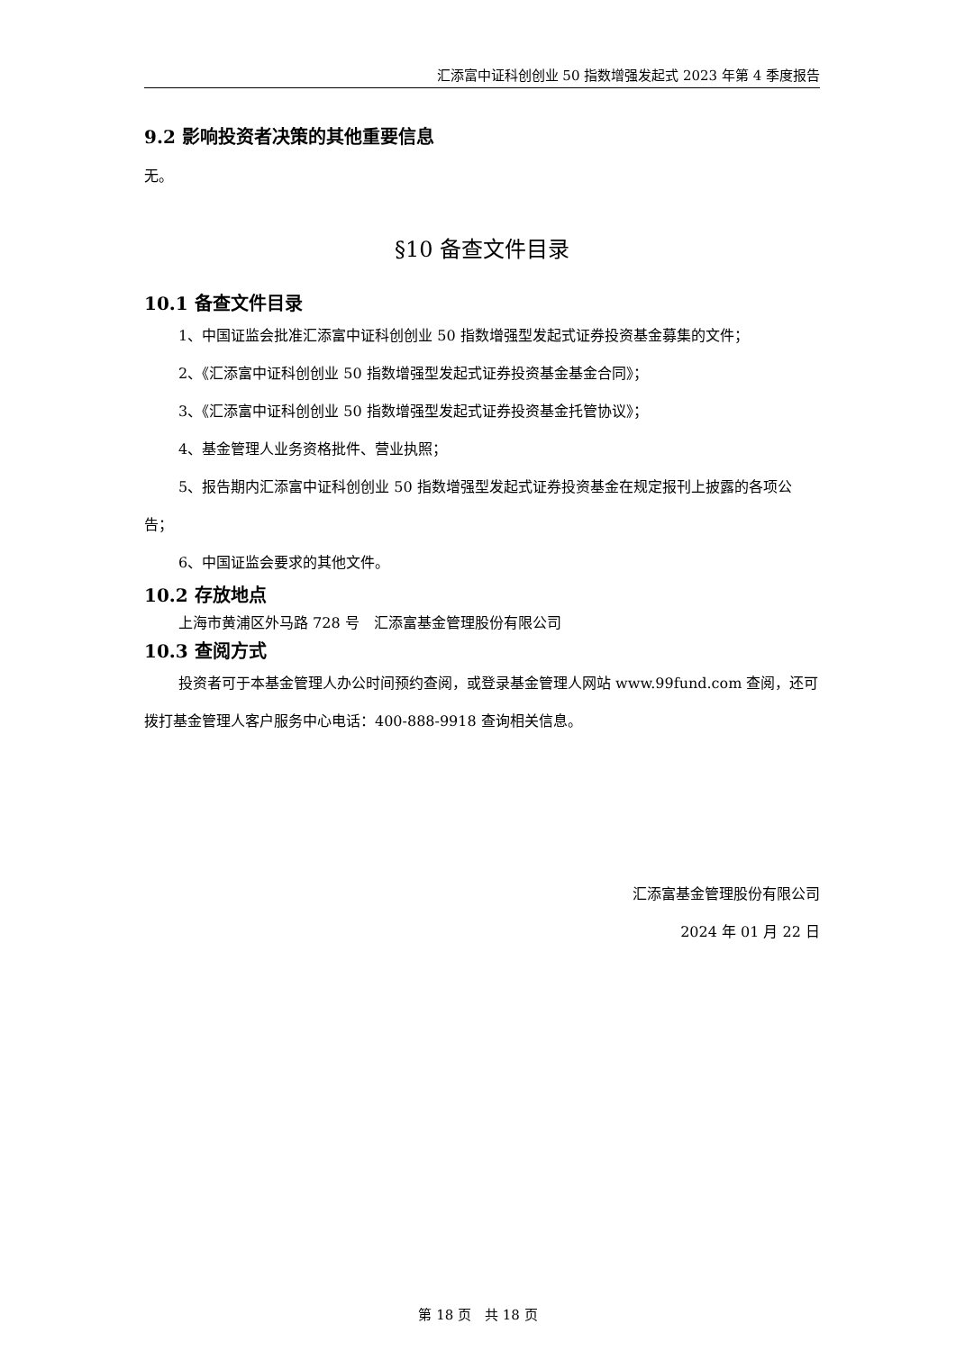汇添富中证科创创业 50 指数增强发起式 2023 年第 4 季度报告
9.2 影响投资者决策的其他重要信息
无。
§10 备查文件目录
10.1 备查文件目录
1、中国证监会批准汇添富中证科创创业 50 指数增强型发起式证券投资基金募集的文件；
2、《汇添富中证科创创业 50 指数增强型发起式证券投资基金基金合同》；
3、《汇添富中证科创创业 50 指数增强型发起式证券投资基金托管协议》；
4、基金管理人业务资格批件、营业执照；
5、报告期内汇添富中证科创创业 50 指数增强型发起式证券投资基金在规定报刊上披露的各项公告；
6、中国证监会要求的其他文件。
10.2 存放地点
上海市黄浦区外马路 728 号　汇添富基金管理股份有限公司
10.3 查阅方式
投资者可于本基金管理人办公时间预约查阅，或登录基金管理人网站 www.99fund.com 查阅，还可拨打基金管理人客户服务中心电话：400-888-9918 查询相关信息。
汇添富基金管理股份有限公司
2024 年 01 月 22 日
第 18 页　共 18 页